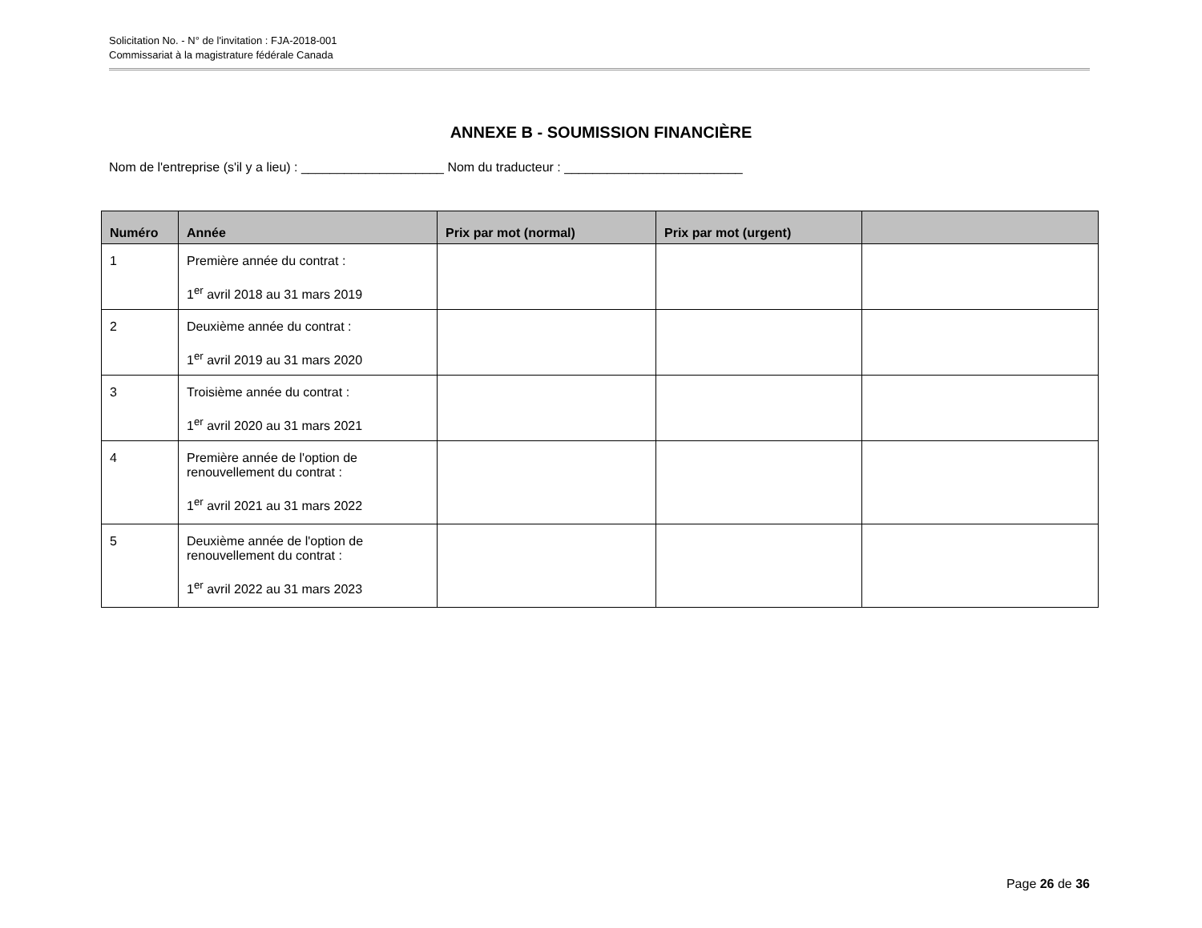Solicitation No. - N° de l'invitation : FJA-2018-001
Commissariat à la magistrature fédérale Canada
ANNEXE B - SOUMISSION FINANCIÈRE
Nom de l'entreprise (s'il y a lieu) : ____________________ Nom du traducteur : _________________________
| Numéro | Année | Prix par mot (normal) | Prix par mot (urgent) | |
| --- | --- | --- | --- | --- |
| 1 | Première année du contrat : 1<sup>er</sup> avril 2018 au 31 mars 2019 | | | |
| 2 | Deuxième année du contrat : 1<sup>er</sup> avril 2019 au 31 mars 2020 | | | |
| 3 | Troisième année du contrat : 1<sup>er</sup> avril 2020 au 31 mars 2021 | | | |
| 4 | Première année de l'option de renouvellement du contrat : 1<sup>er</sup> avril 2021 au 31 mars 2022 | | | |
| 5 | Deuxième année de l'option de renouvellement du contrat : 1<sup>er</sup> avril 2022 au 31 mars 2023 | | | |
Page 26 de 36